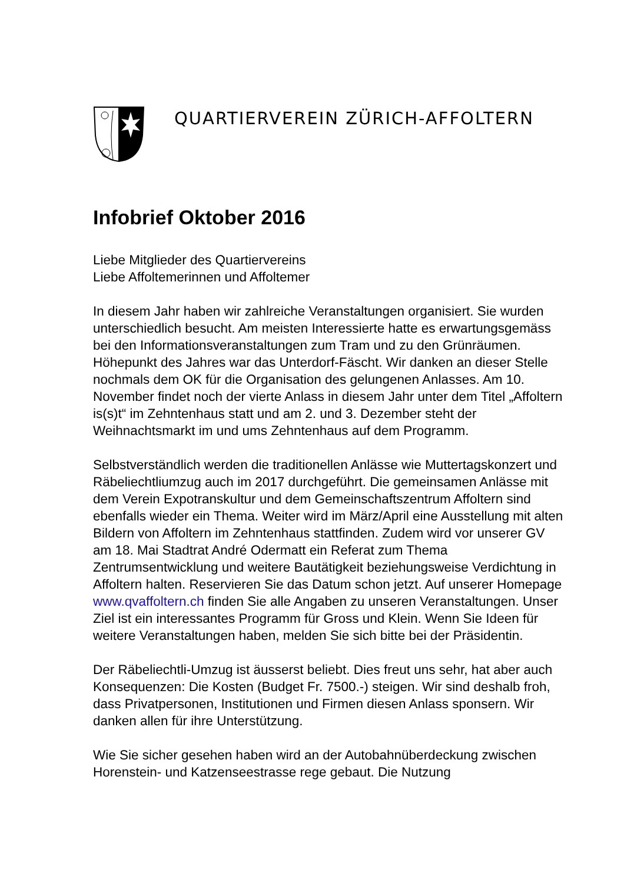QUARTIERVEREIN ZÜRICH-AFFOLTERN
Infobrief Oktober 2016
Liebe Mitglieder des Quartiervereins
Liebe Affoltemerinnen und Affoltemer
In diesem Jahr haben wir zahlreiche Veranstaltungen organisiert. Sie wurden unterschiedlich besucht. Am meisten Interessierte hatte es erwartungsgemäss bei den Informationsveranstaltungen zum Tram und zu den Grünräumen. Höhepunkt des Jahres war das Unterdorf-Fäscht. Wir danken an dieser Stelle nochmals dem OK für die Organisation des gelungenen Anlasses. Am 10. November findet noch der vierte Anlass in diesem Jahr unter dem Titel „Affoltern is(s)t“ im Zehntenhaus statt und am 2. und 3. Dezember steht der Weihnachtsmarkt im und ums Zehntenhaus auf dem Programm.
Selbstverständlich werden die traditionellen Anlässe wie Muttertagskonzert und Räbeliechtliumzug auch im 2017 durchgeführt. Die gemeinsamen Anlässe mit dem Verein Expotranskultur und dem Gemeinschaftszentrum Affoltern sind ebenfalls wieder ein Thema. Weiter wird im März/April eine Ausstellung mit alten Bildern von Affoltern im Zehntenhaus stattfinden. Zudem wird vor unserer GV am 18. Mai Stadtrat André Odermatt ein Referat zum Thema Zentrumsentwicklung und weitere Bautätigkeit beziehungsweise Verdichtung in Affoltern halten. Reservieren Sie das Datum schon jetzt. Auf unserer Homepage www.qvaffoltern.ch finden Sie alle Angaben zu unseren Veranstaltungen. Unser Ziel ist ein interessantes Programm für Gross und Klein. Wenn Sie Ideen für weitere Veranstaltungen haben, melden Sie sich bitte bei der Präsidentin.
Der Räbeliechtli-Umzug ist äusserst beliebt. Dies freut uns sehr, hat aber auch Konsequenzen: Die Kosten (Budget Fr. 7500.-) steigen. Wir sind deshalb froh, dass Privatpersonen, Institutionen und Firmen diesen Anlass sponsern. Wir danken allen für ihre Unterstützung.
Wie Sie sicher gesehen haben wird an der Autobahnüberdeckung zwischen Horenstein- und Katzenseestrasse rege gebaut. Die Nutzung